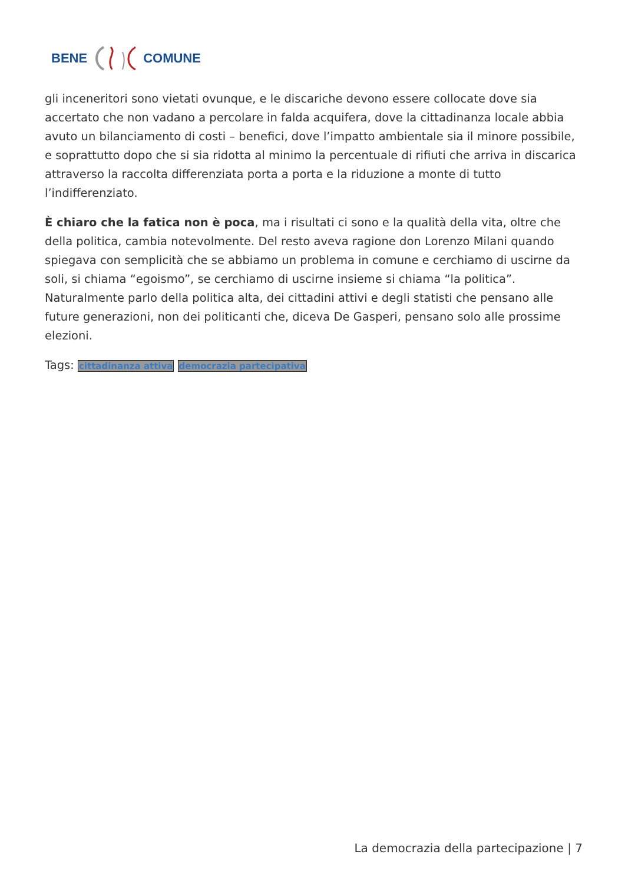BENE COMUNE
gli inceneritori sono vietati ovunque, e le discariche devono essere collocate dove sia accertato che non vadano a percolare in falda acquifera, dove la cittadinanza locale abbia avuto un bilanciamento di costi – benefici, dove l’impatto ambientale sia il minore possibile, e soprattutto dopo che si sia ridotta al minimo la percentuale di rifiuti che arriva in discarica attraverso la raccolta differenziata porta a porta e la riduzione a monte di tutto l’indifferenziato.
È chiaro che la fatica non è poca, ma i risultati ci sono e la qualità della vita, oltre che della politica, cambia notevolmente. Del resto aveva ragione don Lorenzo Milani quando spiegava con semplicità che se abbiamo un problema in comune e cerchiamo di uscirne da soli, si chiama “egoismo”, se cerchiamo di uscirne insieme si chiama “la politica”. Naturalmente parlo della politica alta, dei cittadini attivi e degli statisti che pensano alle future generazioni, non dei politicanti che, diceva De Gasperi, pensano solo alle prossime elezioni.
Tags: cittadinanza attiva democrazia partecipativa
La democrazia della partecipazione | 7